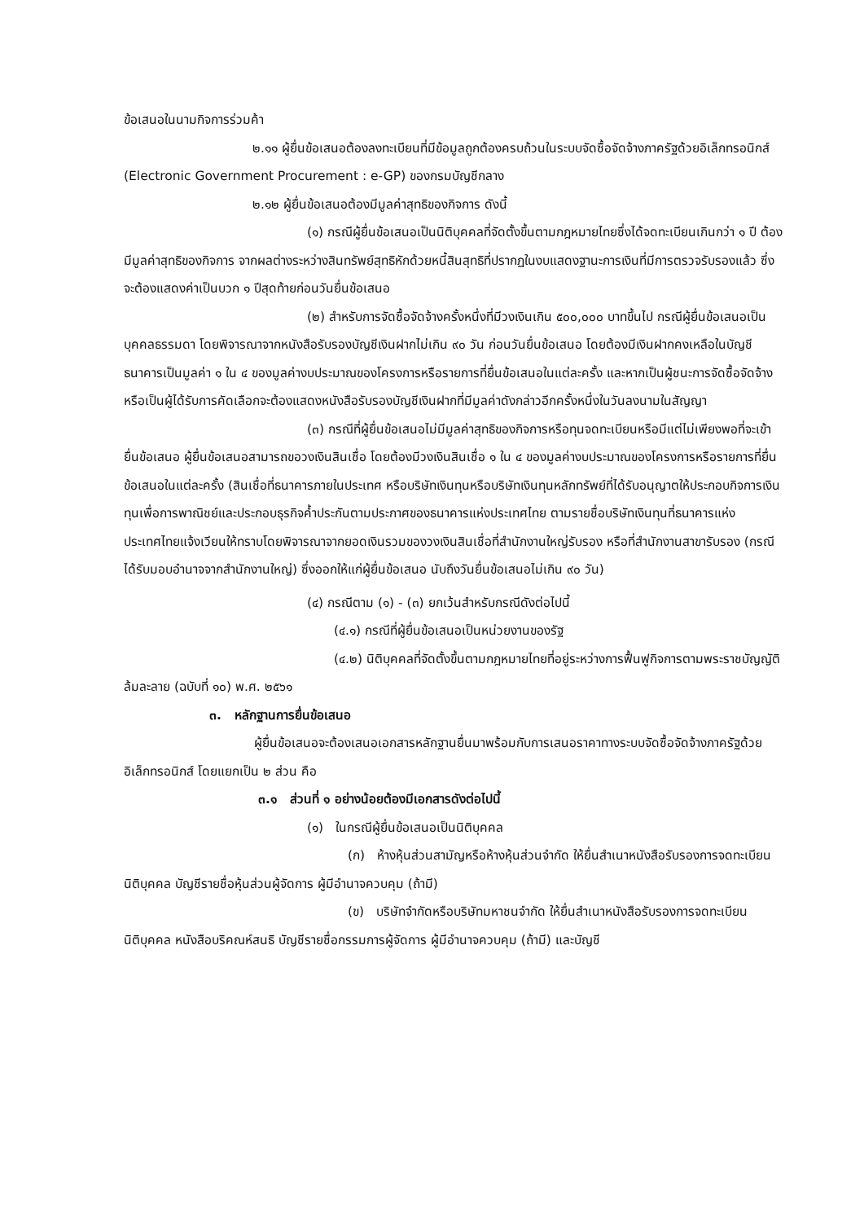ข้อเสนอในนามกิจการร่วมค้า
๒.๑๑ ผู้ยื่นข้อเสนอต้องลงทะเบียนที่มีข้อมูลถูกต้องครบถ้วนในระบบจัดซื้อจัดจ้างภาครัฐด้วยอิเล็กทรอนิกส์ (Electronic Government Procurement : e-GP) ของกรมบัญชีกลาง
๒.๑๒ ผู้ยื่นข้อเสนอต้องมีมูลค่าสุทธิของกิจการ ดังนี้
(๑) กรณีผู้ยื่นข้อเสนอเป็นนิติบุคคลที่จัดตั้งขึ้นตามกฎหมายไทยซึ่งได้จดทะเบียนเกินกว่า ๑ ปี ต้องมีมูลค่าสุทธิของกิจการ จากผลต่างระหว่างสินทรัพย์สุทธิหักด้วยหนี้สินสุทธิที่ปรากฏในงบแสดงฐานะการเงินที่มีการตรวจรับรองแล้ว ซึ่งจะต้องแสดงค่าเป็นบวก ๑ ปีสุดท้ายก่อนวันยื่นข้อเสนอ
(๒) สำหรับการจัดซื้อจัดจ้างครั้งหนึ่งที่มีวงเงินเกิน ๕๐๐,๐๐๐ บาทขึ้นไป กรณีผู้ยื่นข้อเสนอเป็นบุคคลธรรมดา โดยพิจารณาจากหนังสือรับรองบัญชีเงินฝากไม่เกิน ๙๐ วัน ก่อนวันยื่นข้อเสนอ โดยต้องมีเงินฝากคงเหลือในบัญชีธนาคารเป็นมูลค่า ๑ ใน ๔ ของมูลค่างบประมาณของโครงการหรือรายการที่ยื่นข้อเสนอในแต่ละครั้ง และหากเป็นผู้ชนะการจัดซื้อจัดจ้างหรือเป็นผู้ได้รับการคัดเลือกจะต้องแสดงหนังสือรับรองบัญชีเงินฝากที่มีมูลค่าดังกล่าวอีกครั้งหนึ่งในวันลงนามในสัญญา
(๓) กรณีที่ผู้ยื่นข้อเสนอไม่มีมูลค่าสุทธิของกิจการหรือทุนจดทะเบียนหรือมีแต่ไม่เพียงพอที่จะเข้ายื่นข้อเสนอ ผู้ยื่นข้อเสนอสามารถขอวงเงินสินเชื่อ โดยต้องมีวงเงินสินเชื่อ ๑ ใน ๔ ของมูลค่างบประมาณของโครงการหรือรายการที่ยื่นข้อเสนอในแต่ละครั้ง (สินเชื่อที่ธนาคารภายในประเทศ หรือบริษัทเงินทุนหรือบริษัทเงินทุนหลักทรัพย์ที่ได้รับอนุญาตให้ประกอบกิจการเงินทุนเพื่อการพาณิชย์และประกอบธุรกิจค้ำประกันตามประกาศของธนาคารแห่งประเทศไทย ตามรายชื่อบริษัทเงินทุนที่ธนาคารแห่งประเทศไทยแจ้งเวียนให้ทราบโดยพิจารณาจากยอดเงินรวมของวงเงินสินเชื่อที่สำนักงานใหญ่รับรอง หรือที่สำนักงานสาขารับรอง (กรณีได้รับมอบอำนาจจากสำนักงานใหญ่) ซึ่งออกให้แก่ผู้ยื่นข้อเสนอ นับถึงวันยื่นข้อเสนอไม่เกิน ๙๐ วัน)
(๔) กรณีตาม (๑) - (๓) ยกเว้นสำหรับกรณีดังต่อไปนี้
(๔.๑) กรณีที่ผู้ยื่นข้อเสนอเป็นหน่วยงานของรัฐ
(๔.๒) นิติบุคคลที่จัดตั้งขึ้นตามกฎหมายไทยที่อยู่ระหว่างการฟื้นฟูกิจการตามพระราชบัญญัติล้มละลาย (ฉบับที่ ๑๐) พ.ศ. ๒๕๖๑
๓. หลักฐานการยื่นข้อเสนอ
ผู้ยื่นข้อเสนอจะต้องเสนอเอกสารหลักฐานยื่นมาพร้อมกับการเสนอราคาทางระบบจัดซื้อจัดจ้างภาครัฐด้วยอิเล็กทรอนิกส์ โดยแยกเป็น ๒ ส่วน คือ
๓.๑ ส่วนที่ ๑ อย่างน้อยต้องมีเอกสารดังต่อไปนี้
(๑) ในกรณีผู้ยื่นข้อเสนอเป็นนิติบุคคล
(ก) ห้างหุ้นส่วนสามัญหรือห้างหุ้นส่วนจำกัด ให้ยื่นสำเนาหนังสือรับรองการจดทะเบียนนิติบุคคล บัญชีรายชื่อหุ้นส่วนผู้จัดการ ผู้มีอำนาจควบคุม (ถ้ามี)
(ข) บริษัทจำกัดหรือบริษัทมหาชนจำกัด ให้ยื่นสำเนาหนังสือรับรองการจดทะเบียน นิติบุคคล หนังสือบริคณห์สนธิ บัญชีรายชื่อกรรมการผู้จัดการ ผู้มีอำนาจควบคุม (ถ้ามี) และบัญชี